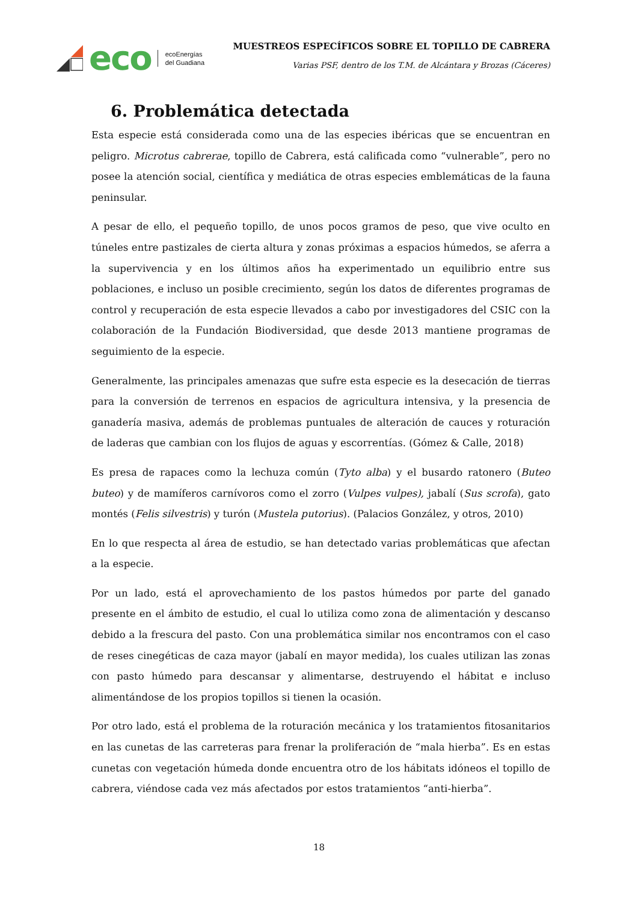eco
ecoEnergías
del Guadiana
MUESTREOS ESPECÍFICOS SOBRE EL TOPILLO DE CABRERA
Varias PSF, dentro de los T.M. de Alcántara y Brozas (Cáceres)
6. Problemática detectada
Esta especie está considerada como una de las especies ibéricas que se encuentran en peligro. Microtus cabrerae, topillo de Cabrera, está calificada como “vulnerable”, pero no posee la atención social, científica y mediática de otras especies emblemáticas de la fauna peninsular.
A pesar de ello, el pequeño topillo, de unos pocos gramos de peso, que vive oculto en túneles entre pastizales de cierta altura y zonas próximas a espacios húmedos, se aferra a la supervivencia y en los últimos años ha experimentado un equilibrio entre sus poblaciones, e incluso un posible crecimiento, según los datos de diferentes programas de control y recuperación de esta especie llevados a cabo por investigadores del CSIC con la colaboración de la Fundación Biodiversidad, que desde 2013 mantiene programas de seguimiento de la especie.
Generalmente, las principales amenazas que sufre esta especie es la desecación de tierras para la conversión de terrenos en espacios de agricultura intensiva, y la presencia de ganadería masiva, además de problemas puntuales de alteración de cauces y roturación de laderas que cambian con los flujos de aguas y escorrentías. (Gómez & Calle, 2018)
Es presa de rapaces como la lechuza común (Tyto alba) y el busardo ratonero (Buteo buteo) y de mamíferos carnívoros como el zorro (Vulpes vulpes), jabalí (Sus scrofa), gato montés (Felis silvestris) y turón (Mustela putorius). (Palacios González, y otros, 2010)
En lo que respecta al área de estudio, se han detectado varias problemáticas que afectan a la especie.
Por un lado, está el aprovechamiento de los pastos húmedos por parte del ganado presente en el ámbito de estudio, el cual lo utiliza como zona de alimentación y descanso debido a la frescura del pasto. Con una problemática similar nos encontramos con el caso de reses cinegéticas de caza mayor (jabalí en mayor medida), los cuales utilizan las zonas con pasto húmedo para descansar y alimentarse, destruyendo el hábitat e incluso alimentándose de los propios topillos si tienen la ocasión.
Por otro lado, está el problema de la roturación mecánica y los tratamientos fitosanitarios en las cunetas de las carreteras para frenar la proliferación de “mala hierba”. Es en estas cunetas con vegetación húmeda donde encuentra otro de los hábitats idóneos el topillo de cabrera, viéndose cada vez más afectados por estos tratamientos “anti-hierba”.
18